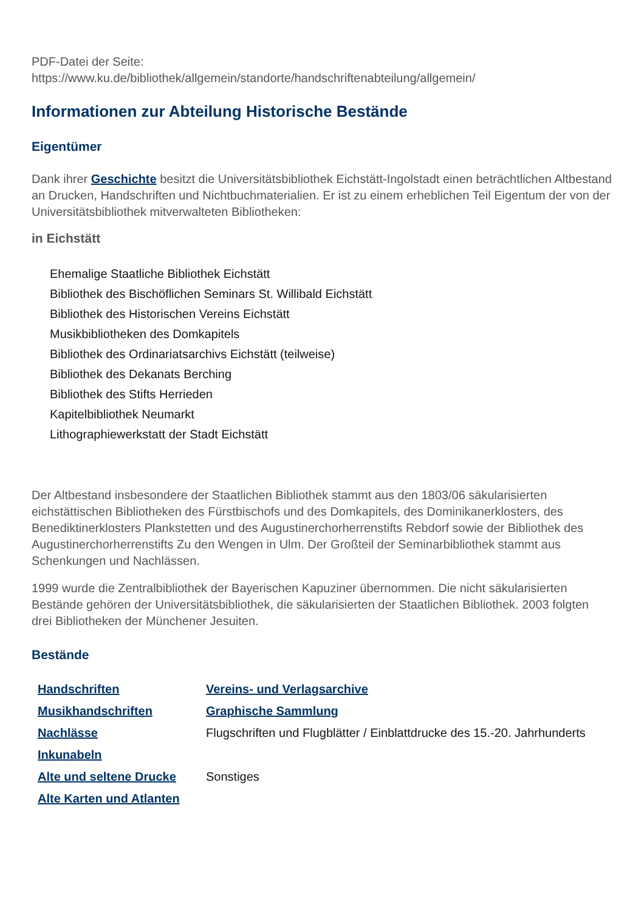PDF-Datei der Seite:
https://www.ku.de/bibliothek/allgemein/standorte/handschriftenabteilung/allgemein/
Informationen zur Abteilung Historische Bestände
Eigentümer
Dank ihrer Geschichte besitzt die Universitätsbibliothek Eichstätt-Ingolstadt einen beträchtlichen Altbestand an Drucken, Handschriften und Nichtbuchmaterialien. Er ist zu einem erheblichen Teil Eigentum der von der Universitätsbibliothek mitverwalteten Bibliotheken:
in Eichstätt
Ehemalige Staatliche Bibliothek Eichstätt
Bibliothek des Bischöflichen Seminars St. Willibald Eichstätt
Bibliothek des Historischen Vereins Eichstätt
Musikbibliotheken des Domkapitels
Bibliothek des Ordinariatsarchivs Eichstätt (teilweise)
Bibliothek des Dekanats Berching
Bibliothek des Stifts Herrieden
Kapitelbibliothek Neumarkt
Lithographiewerkstatt der Stadt Eichstätt
Der Altbestand insbesondere der Staatlichen Bibliothek stammt aus den 1803/06 säkularisierten eichstättischen Bibliotheken des Fürstbischofs und des Domkapitels, des Dominikanerklosters, des Benediktinerklosters Plankstetten und des Augustinerchorherrenstifts Rebdorf sowie der Bibliothek des Augustinerchorherrenstifts Zu den Wengen in Ulm. Der Großteil der Seminarbibliothek stammt aus Schenkungen und Nachlässen.
1999 wurde die Zentralbibliothek der Bayerischen Kapuziner übernommen. Die nicht säkularisierten Bestände gehören der Universitätsbibliothek, die säkularisierten der Staatlichen Bibliothek. 2003 folgten drei Bibliotheken der Münchener Jesuiten.
Bestände
| Handschriften | Vereins- und Verlagsarchive |
| Musikhandschriften | Graphische Sammlung |
| Nachlässe | Flugschriften und Flugblätter / Einblattdrucke des 15.-20. Jahrhunderts |
| Inkunabeln | |
| Alte und seltene Drucke | Sonstiges |
| Alte Karten und Atlanten | |